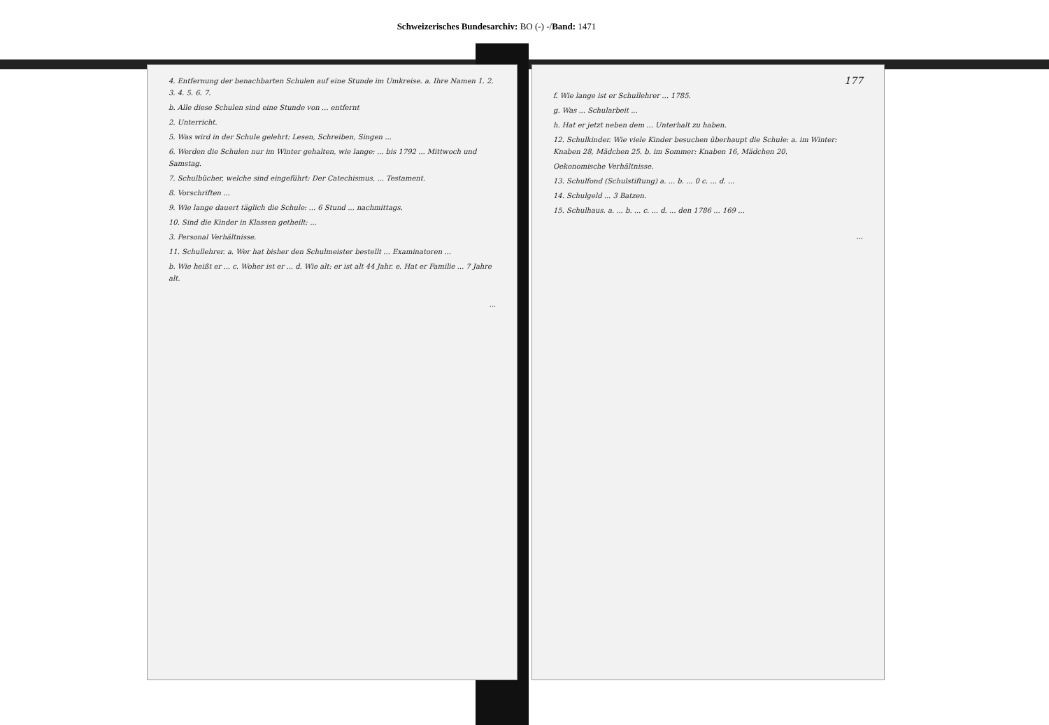Schweizerisches Bundesarchiv: BO (-) -/Band: 1471
4. Entfernung der benachbarten Schulen auf eine Stunde im Umkreise. a. Ihre Namen 1. 2. 3. 4. 5. 6. 7.
b. Alle diese Schulen sind eine Stunde von ... entfernt
2. Unterricht.
5. Was wird in der Schule gelehrt: Lesen, Schreiben, Singen ...
6. Werden die Schulen nur im Winter gehalten, wie lange: ... bis 1792 ... Mittwoch und Samstag.
7. Schulbücher, welche sind eingeführt: Der Catechismus, ... Testament.
8. Vorschriften ...
9. Wie lange dauert täglich die Schule: ... 6 Stund ... nachmittags.
10. Sind die Kinder in Klassen getheilt: ...
3. Personal Verhältnisse.
11. Schullehrer. a. Wer hat bisher den Schulmeister bestellt ... Examinatoren ...
b. Wie heißt er ... c. Woher ist er ... d. Wie alt: er ist alt 44 Jahr. e. Hat er Familie ... 7 Jahre alt.
...
177
f. Wie lange ist er Schullehrer ... 1785.
g. Was ... Schularbeit ...
h. Hat er jetzt neben dem ... Unterhalt zu haben.
12. Schulkinder. Wie viele Kinder besuchen überhaupt die Schule: a. im Winter: Knaben 28, Mädchen 25. b. im Sommer: Knaben 16, Mädchen 20.
Oekonomische Verhältnisse.
13. Schulfond (Schulstiftung) a. ... b. ... 0 c. ... d. ...
14. Schulgeld ... 3 Batzen.
15. Schulhaus. a. ... b. ... c. ... d. ... den 1786 ... 169 ...
...